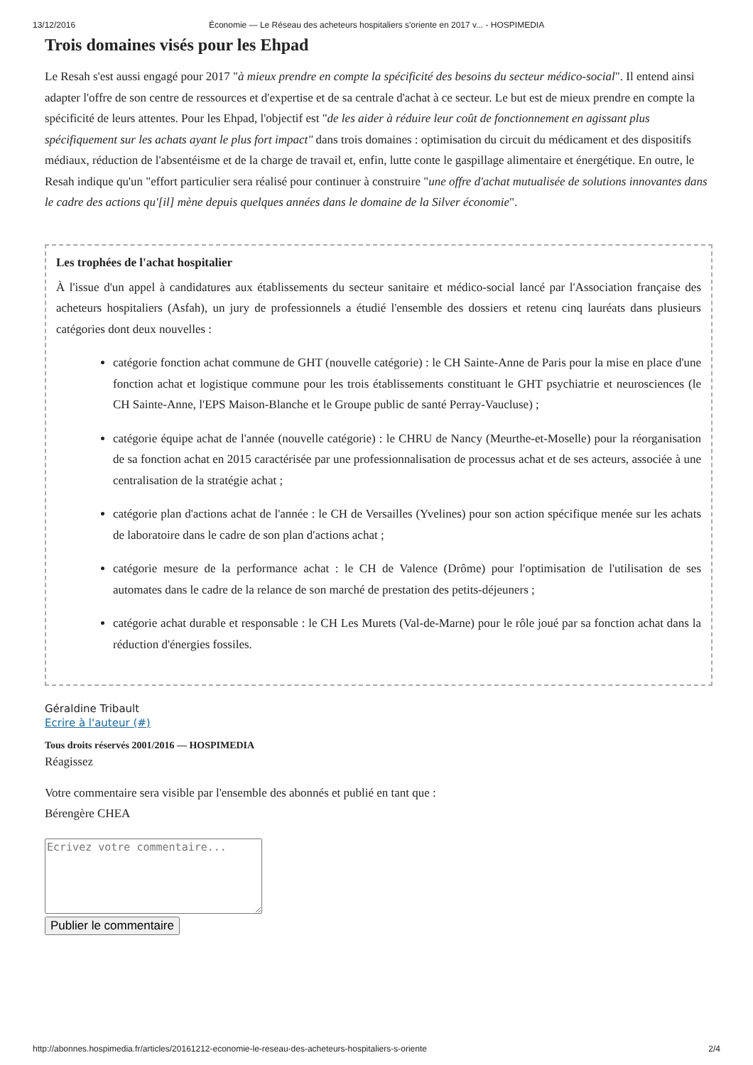13/12/2016 Économie — Le Réseau des acheteurs hospitaliers s'oriente en 2017 v... - HOSPIMEDIA
Trois domaines visés pour les Ehpad
Le Resah s'est aussi engagé pour 2017 "à mieux prendre en compte la spécificité des besoins du secteur médico-social". Il entend ainsi adapter l'offre de son centre de ressources et d'expertise et de sa centrale d'achat à ce secteur. Le but est de mieux prendre en compte la spécificité de leurs attentes. Pour les Ehpad, l'objectif est "de les aider à réduire leur coût de fonctionnement en agissant plus spécifiquement sur les achats ayant le plus fort impact" dans trois domaines : optimisation du circuit du médicament et des dispositifs médiaux, réduction de l'absentéisme et de la charge de travail et, enfin, lutte conte le gaspillage alimentaire et énergétique. En outre, le Resah indique qu'un "effort particulier sera réalisé pour continuer à construire "une offre d'achat mutualisée de solutions innovantes dans le cadre des actions qu'[il] mène depuis quelques années dans le domaine de la Silver économie".
Les trophées de l'achat hospitalier
À l'issue d'un appel à candidatures aux établissements du secteur sanitaire et médico-social lancé par l'Association française des acheteurs hospitaliers (Asfah), un jury de professionnels a étudié l'ensemble des dossiers et retenu cinq lauréats dans plusieurs catégories dont deux nouvelles :
catégorie fonction achat commune de GHT (nouvelle catégorie) : le CH Sainte-Anne de Paris pour la mise en place d'une fonction achat et logistique commune pour les trois établissements constituant le GHT psychiatrie et neurosciences (le CH Sainte-Anne, l'EPS Maison-Blanche et le Groupe public de santé Perray-Vaucluse) ;
catégorie équipe achat de l'année (nouvelle catégorie) : le CHRU de Nancy (Meurthe-et-Moselle) pour la réorganisation de sa fonction achat en 2015 caractérisée par une professionnalisation de processus achat et de ses acteurs, associée à une centralisation de la stratégie achat ;
catégorie plan d'actions achat de l'année : le CH de Versailles (Yvelines) pour son action spécifique menée sur les achats de laboratoire dans le cadre de son plan d'actions achat ;
catégorie mesure de la performance achat : le CH de Valence (Drôme) pour l'optimisation de l'utilisation de ses automates dans le cadre de la relance de son marché de prestation des petits-déjeuners ;
catégorie achat durable et responsable : le CH Les Murets (Val-de-Marne) pour le rôle joué par sa fonction achat dans la réduction d'énergies fossiles.
Géraldine Tribault
Ecrire à l'auteur (#)
Tous droits réservés 2001/2016 — HOSPIMEDIA
Réagissez
Votre commentaire sera visible par l'ensemble des abonnés et publié en tant que :
Bérengère CHEA
Publier le commentaire
http://abonnes.hospimedia.fr/articles/20161212-economie-le-reseau-des-acheteurs-hospitaliers-s-oriente 2/4